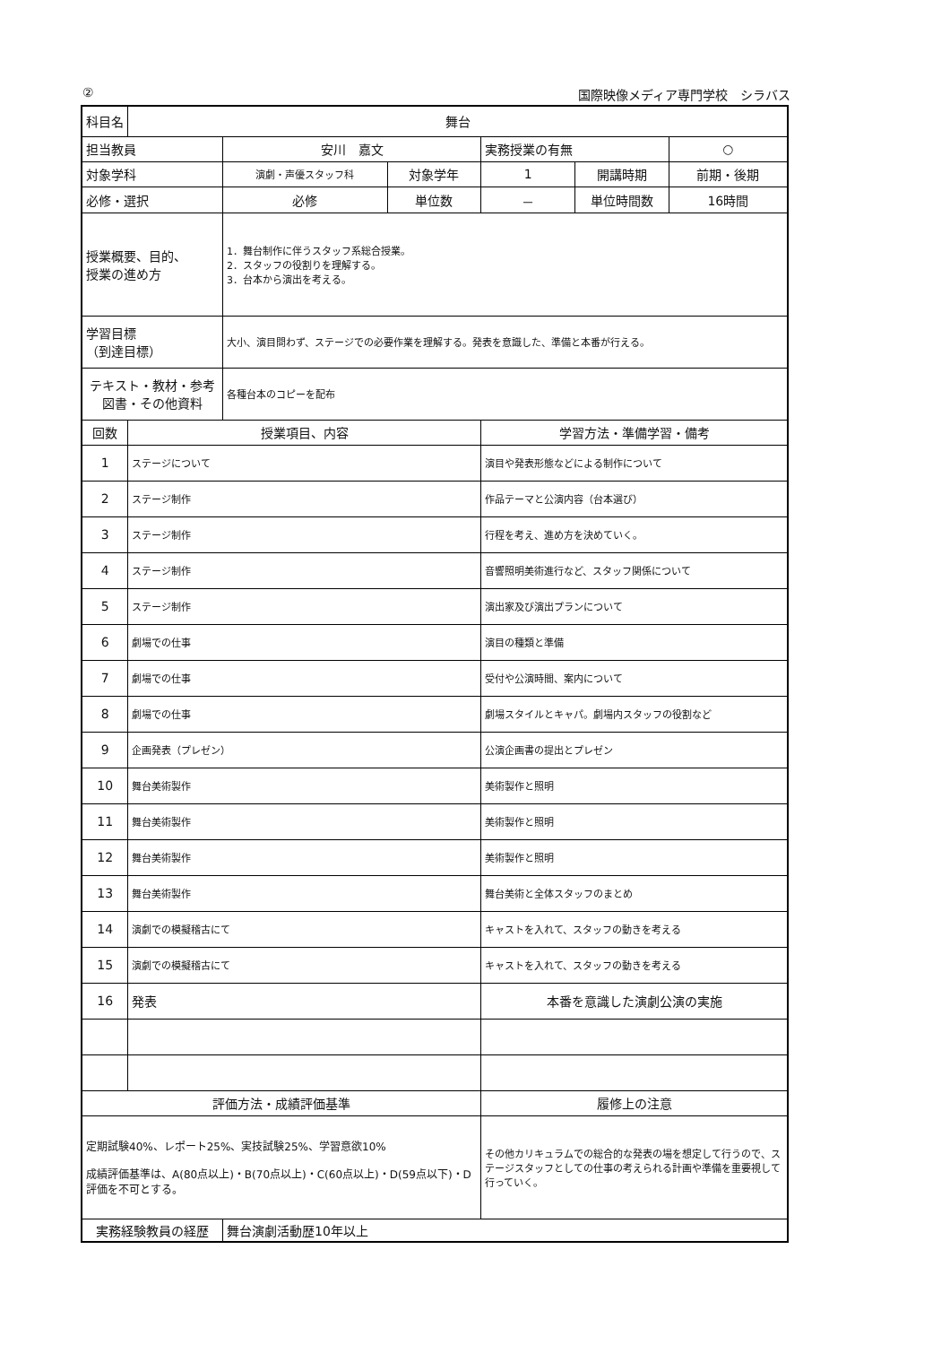② 国際映像メディア専門学校　シラバス
| 科目名 | 舞台 | | | | | |
| 担当教員 | | 安川 嘉文 | | 実務授業の有無 | | ○ |
| 対象学科 | | 演劇・声優スタッフ科 | 対象学年 | 1 | 開講時期 | 前期・後期 |
| 必修・選択 | | 必修 | 単位数 | － | 単位時間数 | 16時間 |
| 授業概要、目的、 授業の進め方 | | 1．舞台制作に伴うスタッフ系総合授業。 2．スタッフの役割りを理解する。 3．台本から演出を考える。 | | | | |
| 学習目標 （到達目標） | | 大小、演目問わず、ステージでの必要作業を理解する。発表を意識した、準備と本番が行える。 | | | | |
| テキスト・教材・参考図書・その他資料 | | 各種台本のコピーを配布 | | | | |
| 回数 | 授業項目、内容 | | | 学習方法・準備学習・備考 | | |
| 1 | ステージについて | | | 演目や発表形態などによる制作について | | |
| 2 | ステージ制作 | | | 作品テーマと公演内容（台本選び） | | |
| 3 | ステージ制作 | | | 行程を考え、進め方を決めていく。 | | |
| 4 | ステージ制作 | | | 音響照明美術進行など、スタッフ関係について | | |
| 5 | ステージ制作 | | | 演出家及び演出プランについて | | |
| 6 | 劇場での仕事 | | | 演目の種類と準備 | | |
| 7 | 劇場での仕事 | | | 受付や公演時間、案内について | | |
| 8 | 劇場での仕事 | | | 劇場スタイルとキャパ。劇場内スタッフの役割など | | |
| 9 | 企画発表（プレゼン） | | | 公演企画書の提出とプレゼン | | |
| 10 | 舞台美術製作 | | | 美術製作と照明 | | |
| 11 | 舞台美術製作 | | | 美術製作と照明 | | |
| 12 | 舞台美術製作 | | | 美術製作と照明 | | |
| 13 | 舞台美術製作 | | | 舞台美術と全体スタッフのまとめ | | |
| 14 | 演劇での模擬稽古にて | | | キャストを入れて、スタッフの動きを考える | | |
| 15 | 演劇での模擬稽古にて | | | キャストを入れて、スタッフの動きを考える | | |
| 16 | 発表 | | | 本番を意識した演劇公演の実施 | | |
| 評価方法・成績評価基準 | | | | 履修上の注意 | | |
| 定期試験40%、レポート25%、実技試験25%、学習意欲10% 成績評価基準は、A(80点以上)・B(70点以上)・C(60点以上)・D(59点以下)・D評価を不可とする。 | | | | その他カリキュラムでの総合的な発表の場を想定して行うので、ステージスタッフとしての仕事の考えられる計画や準備を重要視して行っていく。 | | |
| 実務経験教員の経歴 | | 舞台演劇活動歴10年以上 | | | | |